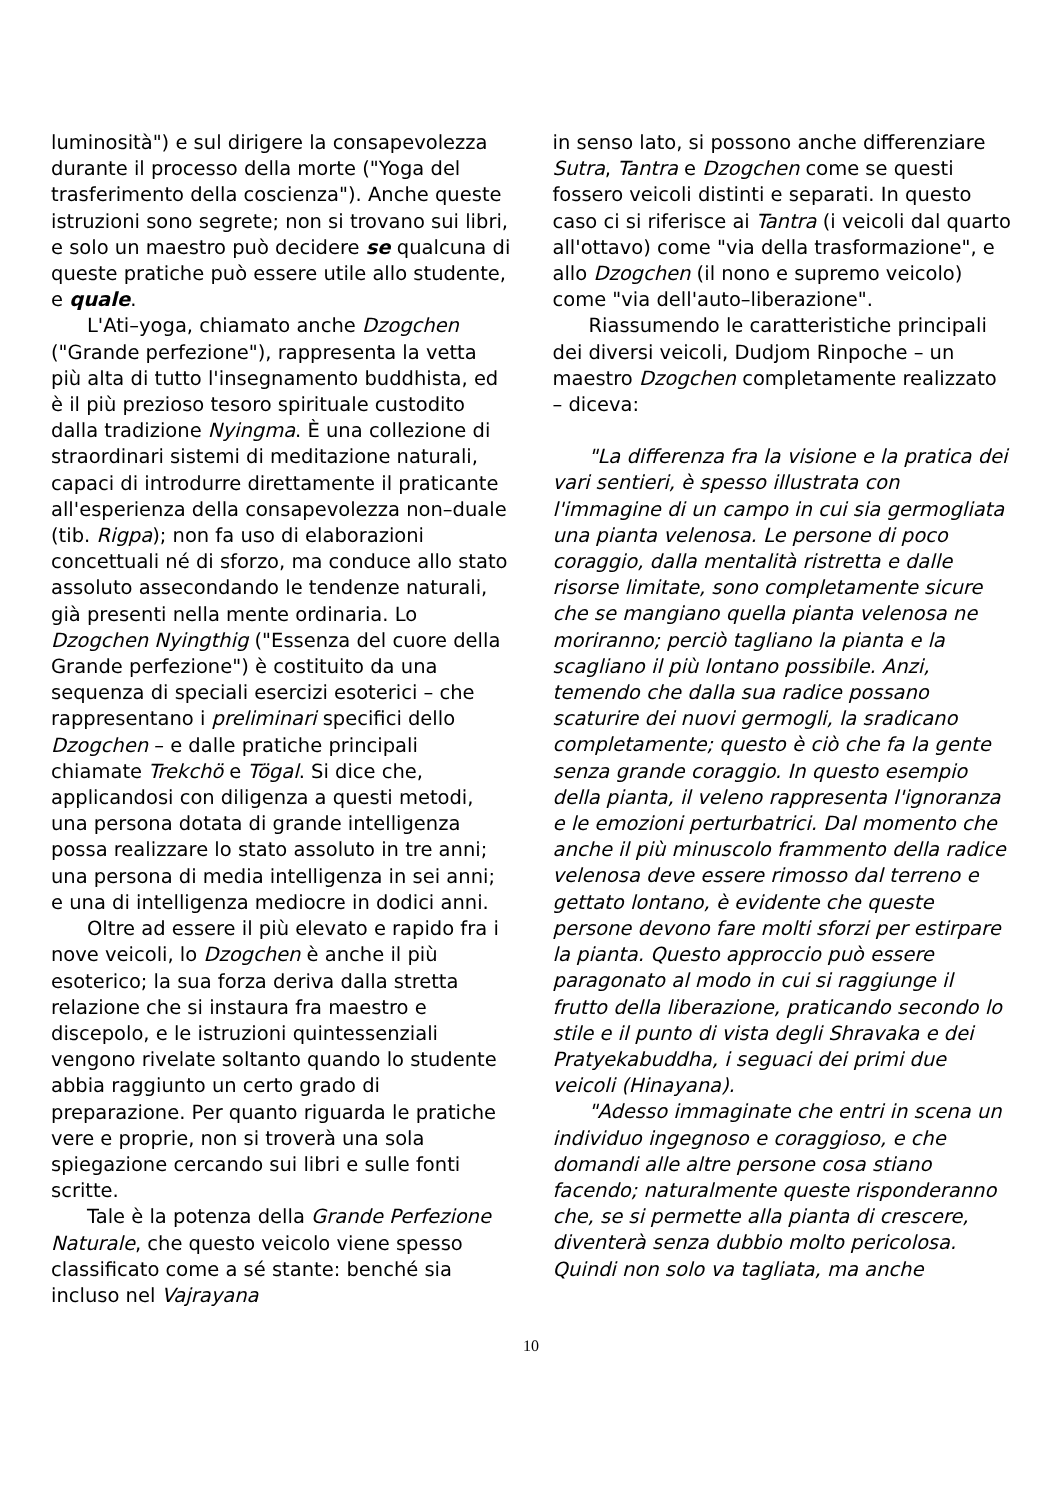luminosità") e sul dirigere la consapevolezza durante il processo della morte ("Yoga del trasferimento della coscienza"). Anche queste istruzioni sono segrete; non si trovano sui libri, e solo un maestro può decidere se qualcuna di queste pratiche può essere utile allo studente, e quale.
L'Ati–yoga, chiamato anche Dzogchen ("Grande perfezione"), rappresenta la vetta più alta di tutto l'insegnamento buddhista, ed è il più prezioso tesoro spirituale custodito dalla tradizione Nyingma. È una collezione di straordinari sistemi di meditazione naturali, capaci di introdurre direttamente il praticante all'esperienza della consapevolezza non–duale (tib. Rigpa); non fa uso di elaborazioni concettuali né di sforzo, ma conduce allo stato assoluto assecondando le tendenze naturali, già presenti nella mente ordinaria. Lo Dzogchen Nyingthig ("Essenza del cuore della Grande perfezione") è costituito da una sequenza di speciali esercizi esoterici – che rappresentano i preliminari specifici dello Dzogchen – e dalle pratiche principali chiamate Trekchö e Tögal. Si dice che, applicandosi con diligenza a questi metodi, una persona dotata di grande intelligenza possa realizzare lo stato assoluto in tre anni; una persona di media intelligenza in sei anni; e una di intelligenza mediocre in dodici anni.
Oltre ad essere il più elevato e rapido fra i nove veicoli, lo Dzogchen è anche il più esoterico; la sua forza deriva dalla stretta relazione che si instaura fra maestro e discepolo, e le istruzioni quintessenziali vengono rivelate soltanto quando lo studente abbia raggiunto un certo grado di preparazione. Per quanto riguarda le pratiche vere e proprie, non si troverà una sola spiegazione cercando sui libri e sulle fonti scritte.
Tale è la potenza della Grande Perfezione Naturale, che questo veicolo viene spesso classificato come a sé stante: benché sia incluso nel Vajrayana
in senso lato, si possono anche differenziare Sutra, Tantra e Dzogchen come se questi fossero veicoli distinti e separati. In questo caso ci si riferisce ai Tantra (i veicoli dal quarto all'ottavo) come "via della trasformazione", e allo Dzogchen (il nono e supremo veicolo) come "via dell'auto–liberazione".
Riassumendo le caratteristiche principali dei diversi veicoli, Dudjom Rinpoche – un maestro Dzogchen completamente realizzato – diceva:
"La differenza fra la visione e la pratica dei vari sentieri, è spesso illustrata con l'immagine di un campo in cui sia germogliata una pianta velenosa. Le persone di poco coraggio, dalla mentalità ristretta e dalle risorse limitate, sono completamente sicure che se mangiano quella pianta velenosa ne moriranno; perciò tagliano la pianta e la scagliano il più lontano possibile. Anzi, temendo che dalla sua radice possano scaturire dei nuovi germogli, la sradicano completamente; questo è ciò che fa la gente senza grande coraggio. In questo esempio della pianta, il veleno rappresenta l'ignoranza e le emozioni perturbatrici. Dal momento che anche il più minuscolo frammento della radice velenosa deve essere rimosso dal terreno e gettato lontano, è evidente che queste persone devono fare molti sforzi per estirpare la pianta. Questo approccio può essere paragonato al modo in cui si raggiunge il frutto della liberazione, praticando secondo lo stile e il punto di vista degli Shravaka e dei Pratyekabuddha, i seguaci dei primi due veicoli (Hinayana).
"Adesso immaginate che entri in scena un individuo ingegnoso e coraggioso, e che domandi alle altre persone cosa stiano facendo; naturalmente queste risponderanno che, se si permette alla pianta di crescere, diventerà senza dubbio molto pericolosa. Quindi non solo va tagliata, ma anche
10